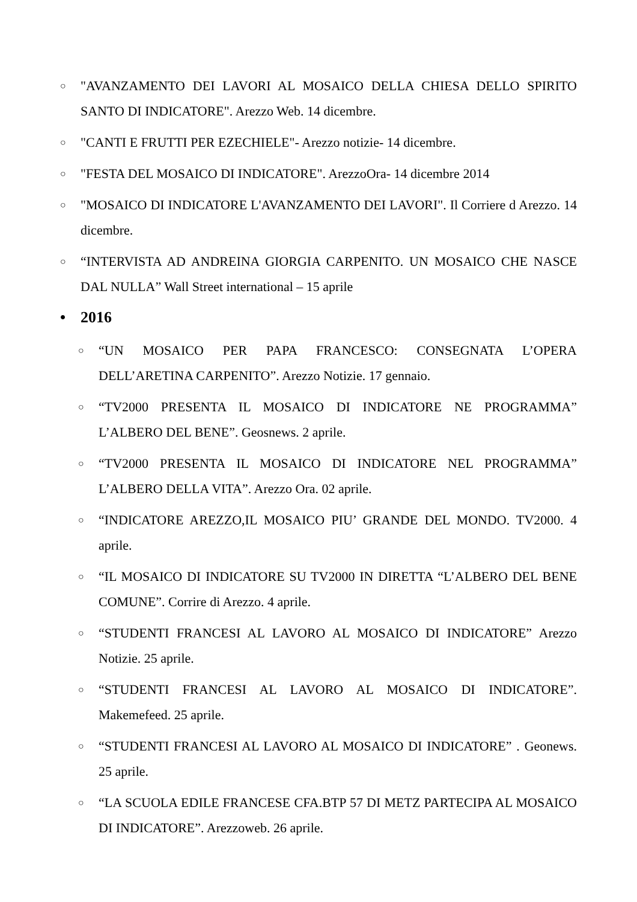○ "AVANZAMENTO DEI LAVORI AL MOSAICO DELLA CHIESA DELLO SPIRITO SANTO DI INDICATORE". Arezzo Web. 14 dicembre.
○ "CANTI E FRUTTI PER EZECHIELE"- Arezzo notizie- 14 dicembre.
○ "FESTA DEL MOSAICO DI INDICATORE". ArezzoOra- 14 dicembre 2014
○ "MOSAICO DI INDICATORE L'AVANZAMENTO DEI LAVORI". Il Corriere d Arezzo. 14 dicembre.
○ “INTERVISTA AD ANDREINA GIORGIA CARPENITO. UN MOSAICO CHE NASCE DAL NULLA” Wall Street international – 15 aprile
• 2016
○ “UN MOSAICO PER PAPA FRANCESCO: CONSEGNATA L’OPERA DELL’ARETINA CARPENITO”. Arezzo Notizie. 17 gennaio.
○ “TV2000 PRESENTA IL MOSAICO DI INDICATORE NE PROGRAMMA” L’ALBERO DEL BENE”. Geosnews. 2 aprile.
○ “TV2000 PRESENTA IL MOSAICO DI INDICATORE NEL PROGRAMMA” L’ALBERO DELLA VITA”. Arezzo Ora. 02 aprile.
○ “INDICATORE AREZZO,IL MOSAICO PIU’ GRANDE DEL MONDO. TV2000. 4 aprile.
○ “IL MOSAICO DI INDICATORE SU TV2000 IN DIRETTA “L’ALBERO DEL BENE COMUNE”. Corrire di Arezzo. 4 aprile.
○ “STUDENTI FRANCESI AL LAVORO AL MOSAICO DI INDICATORE” Arezzo Notizie. 25 aprile.
○ “STUDENTI FRANCESI AL LAVORO AL MOSAICO DI INDICATORE”. Makemefeed. 25 aprile.
○ “STUDENTI FRANCESI AL LAVORO AL MOSAICO DI INDICATORE” . Geonews. 25 aprile.
○ “LA SCUOLA EDILE FRANCESE CFA.BTP 57 DI METZ PARTECIPA AL MOSAICO DI INDICATORE”. Arezzoweb. 26 aprile.